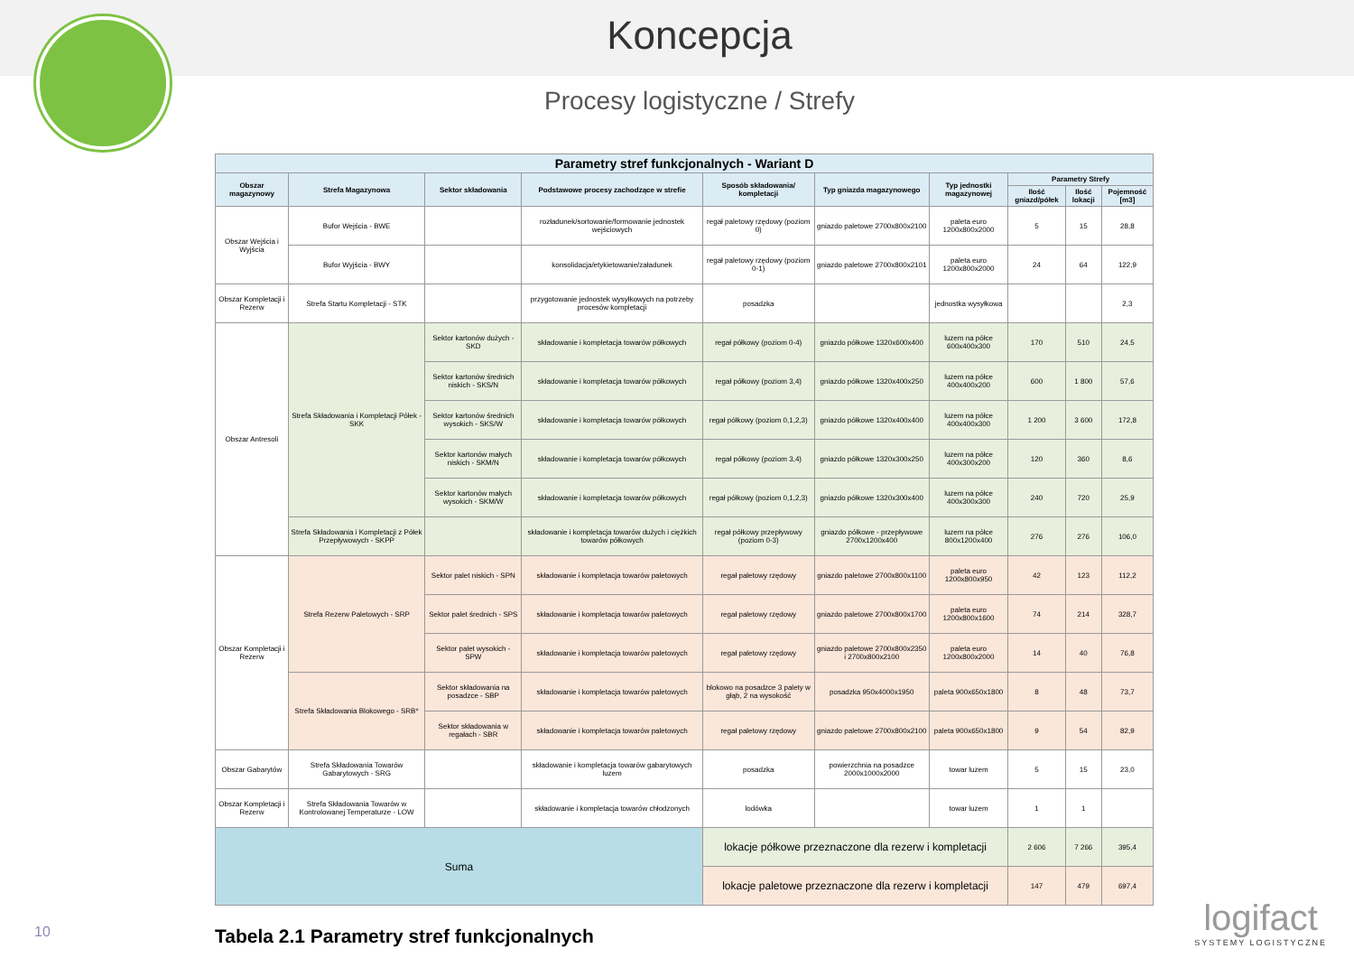Koncepcja
Procesy logistyczne / Strefy
| Parametry stref funkcjonalnych - Wariant D | | | | | | | | | |
| --- | --- | --- | --- | --- | --- | --- | --- | --- | --- |
| Obszar magazynowy | Strefa Magazynowa | Sektor składowania | Podstawowe procesy zachodzące w strefie | Sposób składowania/ kompletacji | Typ gniazda magazynowego | Typ jednostki magazynowej | Parametry Strefy | | |
| | | | | | | | Ilość gniazd/półek | Ilość lokacji | Pojemność [m3] |
| Obszar Wejścia i Wyjścia | Bufor Wejścia - BWE | | rozładunek/sortowanie/formowanie jednostek wejściowych | regał paletowy rzędowy (poziom 0) | gniazdo paletowe 2700x800x2100 | paleta euro 1200x800x2000 | 5 | 15 | 28,8 |
| | Bufor Wyjścia - BWY | | konsolidacja/etykietowanie/załadunek | regał paletowy rzędowy (poziom 0-1) | gniazdo paletowe 2700x800x2101 | paleta euro 1200x800x2000 | 24 | 64 | 122,9 |
| Obszar Kompletacji i Rezerw | Strefa Startu Kompletacji - STK | | przygotowanie jednostek wysyłkowych na potrzeby procesów kompletacji | posadzka | | jednostka wysyłkowa | | | 2,3 |
| Obszar Antresoli | Strefa Składowania i Kompletacji Półek - SKK | Sektor kartonów dużych - SKD | składowanie i kompletacja towarów półkowych | regał półkowy (poziom 0-4) | gniazdo półkowe 1320x600x400 | luzem na półce 600x400x300 | 170 | 510 | 24,5 |
| | | Sektor kartonów średnich niskich - SKS/N | składowanie i kompletacja towarów półkowych | regał półkowy (poziom 3,4) | gniazdo półkowe 1320x400x250 | luzem na półce 400x400x200 | 600 | 1 800 | 57,6 |
| | | Sektor kartonów średnich wysokich - SKS/W | składowanie i kompletacja towarów półkowych | regał półkowy (poziom 0,1,2,3) | gniazdo półkowe 1320x400x400 | luzem na półce 400x400x300 | 1 200 | 3 600 | 172,8 |
| | | Sektor kartonów małych niskich - SKM/N | składowanie i kompletacja towarów półkowych | regał półkowy (poziom 3,4) | gniazdo półkowe 1320x300x250 | luzem na półce 400x300x200 | 120 | 360 | 8,6 |
| | | Sektor kartonów małych wysokich - SKM/W | składowanie i kompletacja towarów półkowych | regał półkowy (poziom 0,1,2,3) | gniazdo półkowe 1320x300x400 | luzem na półce 400x300x300 | 240 | 720 | 25,9 |
| | Strefa Składowania i Kompletacji z Półek Przepływowych - SKPP | | składowanie i kompletacja towarów dużych i ciężkich towarów półkowych | regał półkowy przepływowy (poziom 0-3) | gniazdo półkowe - przepływowe 2700x1200x400 | luzem na półce 800x1200x400 | 276 | 276 | 106,0 |
| Obszar Kompletacji i Rezerw | Strefa Rezerw Paletowych - SRP | Sektor palet niskich - SPN | składowanie i kompletacja towarów paletowych | regał paletowy rzędowy | gniazdo paletowe 2700x800x1100 | paleta euro 1200x800x950 | 42 | 123 | 112,2 |
| | | Sektor palet średnich - SPS | składowanie i kompletacja towarów paletowych | regał paletowy rzędowy | gniazdo paletowe 2700x800x1700 | paleta euro 1200x800x1600 | 74 | 214 | 328,7 |
| | | Sektor palet wysokich - SPW | składowanie i kompletacja towarów paletowych | regał paletowy rzędowy | gniazdo paletowe 2700x800x2350 i 2700x800x2100 | paleta euro 1200x800x2000 | 14 | 40 | 76,8 |
| | Strefa Składowania Blokowego - SRB* | Sektor składowania na posadzce - SBP | składowanie i kompletacja towarów paletowych | blokowo na posadzce 3 palety w głąb, 2 na wysokość | posadzka 950x4000x1950 | paleta 900x650x1800 | 8 | 48 | 73,7 |
| | | Sektor składowania w regałach - SBR | składowanie i kompletacja towarów paletowych | regał paletowy rzędowy | gniazdo paletowe 2700x800x2100 | paleta 900x650x1800 | 9 | 54 | 82,9 |
| Obszar Gabarytów | Strefa Składowania Towarów Gabarytowych - SRG | | składowanie i kompletacja towarów gabarytowych luzem | posadzka | powierzchnia na posadzce 2000x1000x2000 | towar luzem | 5 | 15 | 23,0 |
| Obszar Kompletacji i Rezerw | Strefa Składowania Towarów w Kontrolowanej Temperaturze - LOW | | składowanie i kompletacja towarów chłodzonych | lodówka | | towar luzem | 1 | 1 | |
| Suma | | | | lokacje półkowe przeznaczone dla rezerw i kompletacji | | | 2 606 | 7 266 | 395,4 |
| | | | | lokacje paletowe przeznaczone dla rezerw i kompletacji | | | 147 | 479 | 697,4 |
Tabela 2.1 Parametry stref funkcjonalnych
10 logifact
SYSTEMY LOGISTYCZNE